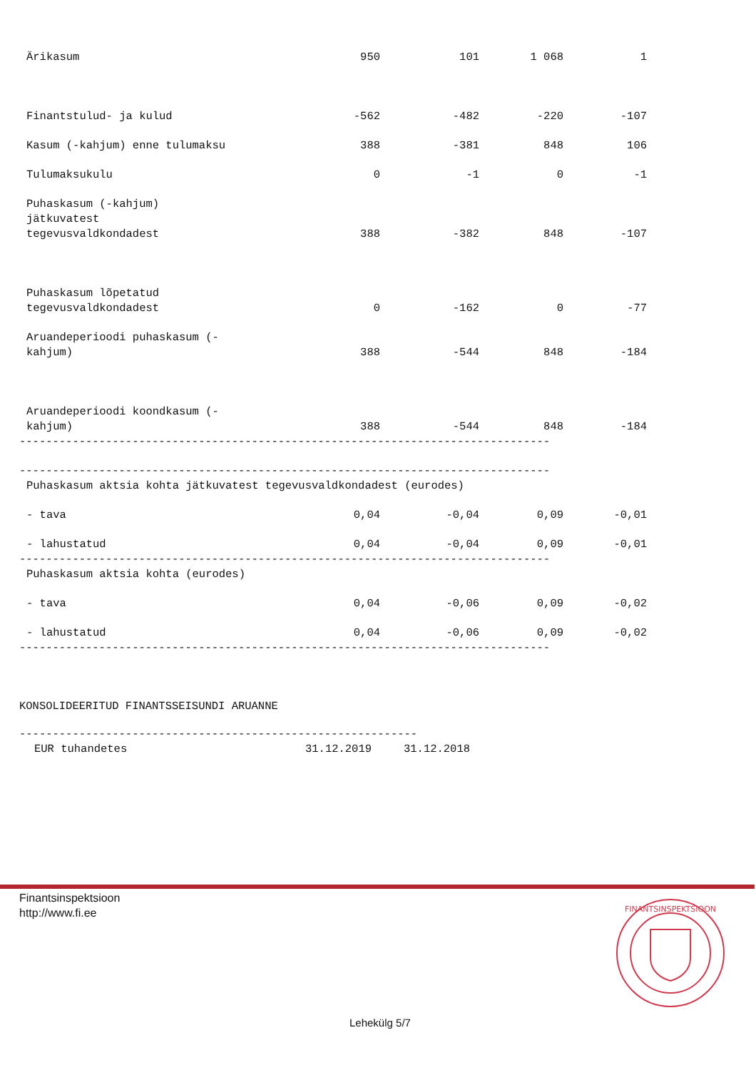| Ärikasum | 950 | 101 | 1 068 | 1 |
| Finantstulud- ja kulud | -562 | -482 | -220 | -107 |
| Kasum (-kahjum) enne tulumaksu | 388 | -381 | 848 | 106 |
| Tulumaksukulu | 0 | -1 | 0 | -1 |
| Puhaskasum (-kahjum) jätkuvatest tegevusvaldkondadest | 388 | -382 | 848 | -107 |
| Puhaskasum lõpetatud tegevusvaldkondadest | 0 | -162 | 0 | -77 |
| Aruandeperioodi puhaskasum (- kahjum) | 388 | -544 | 848 | -184 |
| Aruandeperioodi koondkasum (- kahjum) | 388 | -544 | 848 | -184 |
--------------------------------------------------------------------------------
--------------------------------------------------------------------------------
Puhaskasum aktsia kohta jätkuvatest tegevusvaldkondadest (eurodes)
| - tava | 0,04 | -0,04 | 0,09 | -0,01 |
| - lahustatud | 0,04 | -0,04 | 0,09 | -0,01 |
--------------------------------------------------------------------------------
Puhaskasum aktsia kohta (eurodes)
| - tava | 0,04 | -0,06 | 0,09 | -0,02 |
| - lahustatud | 0,04 | -0,06 | 0,09 | -0,02 |
--------------------------------------------------------------------------------
KONSOLIDEERITUD FINANTSSEISUNDI ARUANNE
------------------------------------------------------------
| EUR tuhandetes | 31.12.2019 | 31.12.2018 |
Finantsinspektsioon
http://www.fi.ee
FINANTSINSPEKTSIOON
Lehekülg 5/7